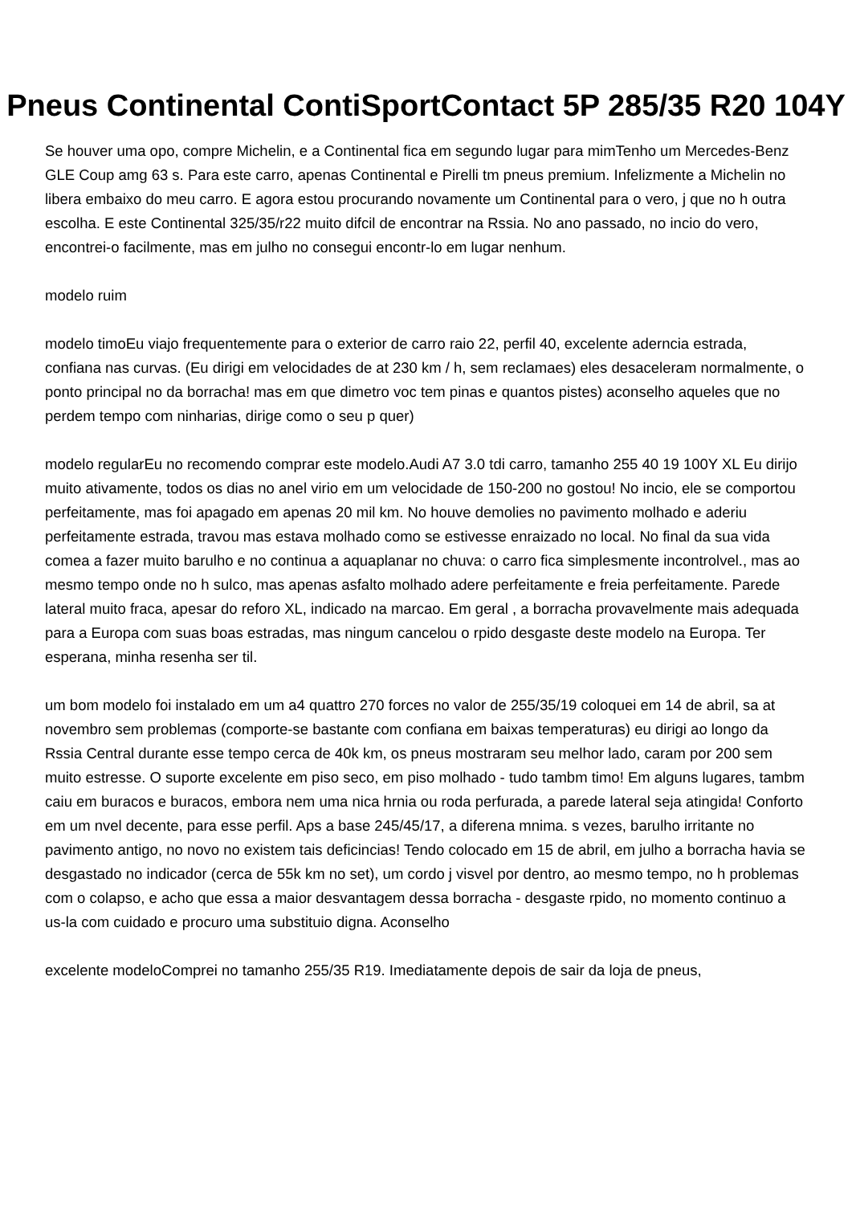Pneus Continental ContiSportContact 5P 285/35 R20 104Y
Se houver uma opo, compre Michelin, e a Continental fica em segundo lugar para mimTenho um Mercedes-Benz GLE Coup amg 63 s. Para este carro, apenas Continental e Pirelli tm pneus premium. Infelizmente a Michelin no libera embaixo do meu carro. E agora estou procurando novamente um Continental para o vero, j que no h outra escolha. E este Continental 325/35/r22 muito difcil de encontrar na Rssia. No ano passado, no incio do vero, encontrei-o facilmente, mas em julho no consegui encontr-lo em lugar nenhum.
modelo ruim
modelo timoEu viajo frequentemente para o exterior de carro raio 22, perfil 40, excelente aderncia estrada, confiana nas curvas. (Eu dirigi em velocidades de at 230 km / h, sem reclamaes) eles desaceleram normalmente, o ponto principal no da borracha! mas em que dimetro voc tem pinas e quantos pistes) aconselho aqueles que no perdem tempo com ninharias, dirige como o seu p quer)
modelo regularEu no recomendo comprar este modelo.Audi A7 3.0 tdi carro, tamanho 255 40 19 100Y XL Eu dirijo muito ativamente, todos os dias no anel virio em um velocidade de 150-200 no gostou! No incio, ele se comportou perfeitamente, mas foi apagado em apenas 20 mil km. No houve demolies no pavimento molhado e aderiu perfeitamente estrada, travou mas estava molhado como se estivesse enraizado no local. No final da sua vida comea a fazer muito barulho e no continua a aquaplanar no chuva: o carro fica simplesmente incontrolvel., mas ao mesmo tempo onde no h sulco, mas apenas asfalto molhado adere perfeitamente e freia perfeitamente. Parede lateral muito fraca, apesar do reforo XL, indicado na marcao. Em geral , a borracha provavelmente mais adequada para a Europa com suas boas estradas, mas ningum cancelou o rpido desgaste deste modelo na Europa. Ter esperana, minha resenha ser til.
um bom modelo foi instalado em um a4 quattro 270 forces no valor de 255/35/19 coloquei em 14 de abril, sa at novembro sem problemas (comporte-se bastante com confiana em baixas temperaturas) eu dirigi ao longo da Rssia Central durante esse tempo cerca de 40k km, os pneus mostraram seu melhor lado, caram por 200 sem muito estresse. O suporte excelente em piso seco, em piso molhado - tudo tambm timo! Em alguns lugares, tambm caiu em buracos e buracos, embora nem uma nica hrnia ou roda perfurada, a parede lateral seja atingida! Conforto em um nvel decente, para esse perfil. Aps a base 245/45/17, a diferena mnima. s vezes, barulho irritante no pavimento antigo, no novo no existem tais deficincias! Tendo colocado em 15 de abril, em julho a borracha havia se desgastado no indicador (cerca de 55k km no set), um cordo j visvel por dentro, ao mesmo tempo, no h problemas com o colapso, e acho que essa a maior desvantagem dessa borracha - desgaste rpido, no momento continuo a us-la com cuidado e procuro uma substituio digna. Aconselho
excelente modeloComprei no tamanho 255/35 R19. Imediatamente depois de sair da loja de pneus,